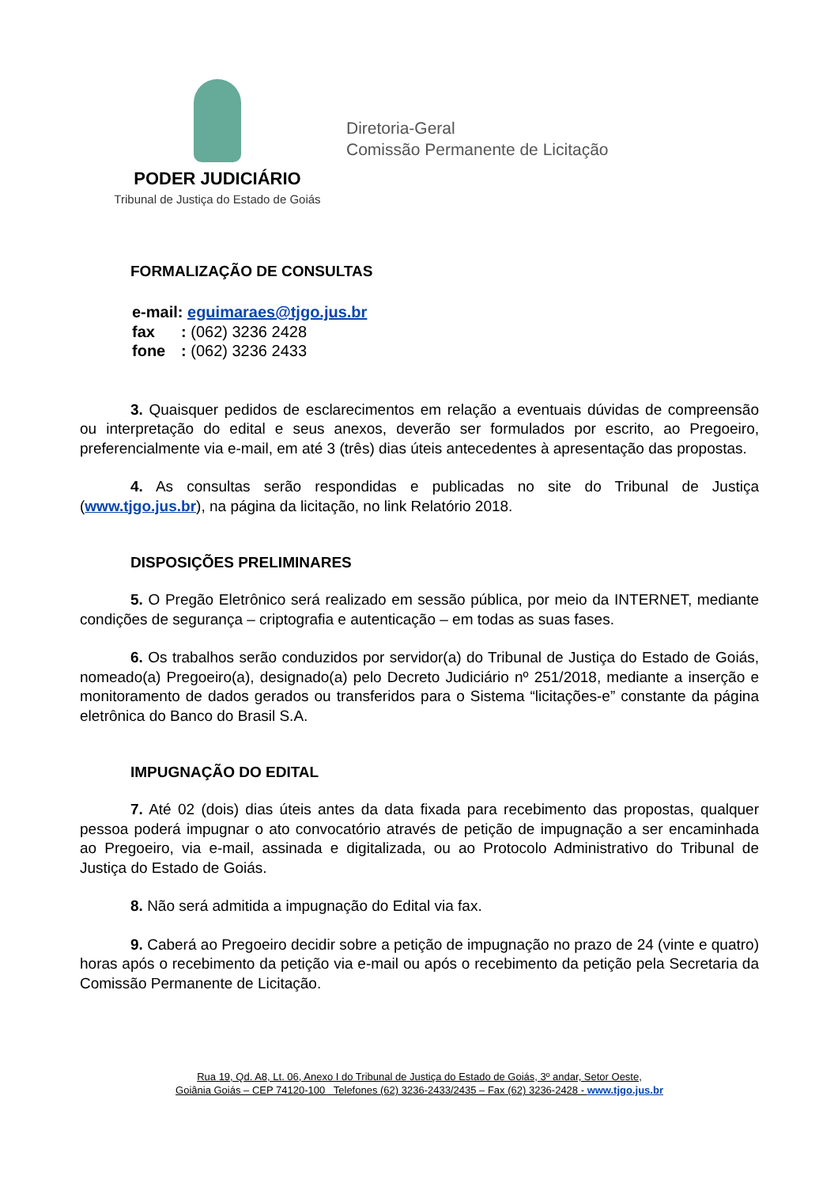PODER JUDICIÁRIO
Tribunal de Justiça do Estado de Goiás
Diretoria-Geral
Comissão Permanente de Licitação
FORMALIZAÇÃO DE CONSULTAS
e-mail: eguimaraes@tjgo.jus.br
fax: (062) 3236 2428
fone: (062) 3236 2433
3. Quaisquer pedidos de esclarecimentos em relação a eventuais dúvidas de compreensão ou interpretação do edital e seus anexos, deverão ser formulados por escrito, ao Pregoeiro, preferencialmente via e-mail, em até 3 (três) dias úteis antecedentes à apresentação das propostas.
4. As consultas serão respondidas e publicadas no site do Tribunal de Justiça (www.tjgo.jus.br), na página da licitação, no link Relatório 2018.
DISPOSIÇÕES PRELIMINARES
5. O Pregão Eletrônico será realizado em sessão pública, por meio da INTERNET, mediante condições de segurança – criptografia e autenticação – em todas as suas fases.
6. Os trabalhos serão conduzidos por servidor(a) do Tribunal de Justiça do Estado de Goiás, nomeado(a) Pregoeiro(a), designado(a) pelo Decreto Judiciário nº 251/2018, mediante a inserção e monitoramento de dados gerados ou transferidos para o Sistema “licitações-e” constante da página eletrônica do Banco do Brasil S.A.
IMPUGNAÇÃO DO EDITAL
7. Até 02 (dois) dias úteis antes da data fixada para recebimento das propostas, qualquer pessoa poderá impugnar o ato convocatório através de petição de impugnação a ser encaminhada ao Pregoeiro, via e-mail, assinada e digitalizada, ou ao Protocolo Administrativo do Tribunal de Justiça do Estado de Goiás.
8. Não será admitida a impugnação do Edital via fax.
9. Caberá ao Pregoeiro decidir sobre a petição de impugnação no prazo de 24 (vinte e quatro) horas após o recebimento da petição via e-mail ou após o recebimento da petição pela Secretaria da Comissão Permanente de Licitação.
Rua 19, Qd. A8, Lt. 06, Anexo I do Tribunal de Justiça do Estado de Goiás, 3º andar, Setor Oeste,
Goiânia Goiás – CEP 74120-100 Telefones (62) 3236-2433/2435 – Fax (62) 3236-2428 - www.tjgo.jus.br